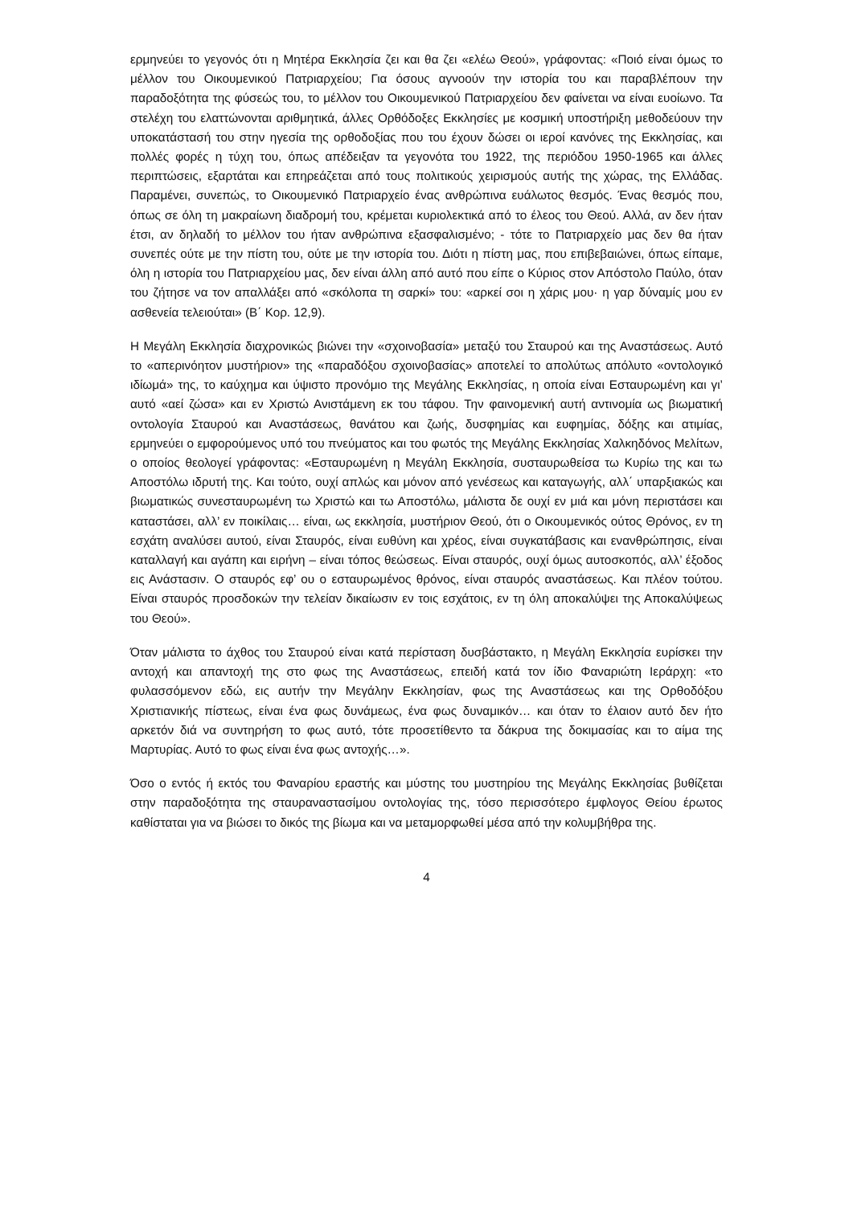ερμηνεύει το γεγονός ότι η Μητέρα Εκκλησία ζει και θα ζει «ελέω Θεού», γράφοντας: «Ποιό είναι όμως το μέλλον του Οικουμενικού Πατριαρχείου; Για όσους αγνοούν την ιστορία του και παραβλέπουν την παραδοξότητα της φύσεώς του, το μέλλον του Οικουμενικού Πατριαρχείου δεν φαίνεται να είναι ευοίωνο. Τα στελέχη του ελαττώνονται αριθμητικά, άλλες Ορθόδοξες Εκκλησίες με κοσμική υποστήριξη μεθοδεύουν την υποκατάστασή του στην ηγεσία της ορθοδοξίας που του έχουν δώσει οι ιεροί κανόνες της Εκκλησίας, και πολλές φορές η τύχη του, όπως απέδειξαν τα γεγονότα του 1922, της περιόδου 1950-1965 και άλλες περιπτώσεις, εξαρτάται και επηρεάζεται από τους πολιτικούς χειρισμούς αυτής της χώρας, της Ελλάδας. Παραμένει, συνεπώς, το Οικουμενικό Πατριαρχείο ένας ανθρώπινα ευάλωτος θεσμός. Ένας θεσμός που, όπως σε όλη τη μακραίωνη διαδρομή του, κρέμεται κυριολεκτικά από το έλεος του Θεού. Αλλά, αν δεν ήταν έτσι, αν δηλαδή το μέλλον του ήταν ανθρώπινα εξασφαλισμένο; - τότε το Πατριαρχείο μας δεν θα ήταν συνεπές ούτε με την πίστη του, ούτε με την ιστορία του. Διότι η πίστη μας, που επιβεβαιώνει, όπως είπαμε, όλη η ιστορία του Πατριαρχείου μας, δεν είναι άλλη από αυτό που είπε ο Κύριος στον Απόστολο Παύλο, όταν του ζήτησε να τον απαλλάξει από «σκόλοπα τη σαρκί» του: «αρκεί σοι η χάρις μου· η γαρ δύναμίς μου εν ασθενεία τελειούται» (Β΄ Κορ. 12,9).
Η Μεγάλη Εκκλησία διαχρονικώς βιώνει την «σχοινοβασία» μεταξύ του Σταυρού και της Αναστάσεως. Αυτό το «απερινόητον μυστήριον» της «παραδόξου σχοινοβασίας» αποτελεί το απολύτως απόλυτο «οντολογικό ιδίωμά» της, το καύχημα και ύψιστο προνόμιο της Μεγάλης Εκκλησίας, η οποία είναι Εσταυρωμένη και γι’ αυτό «αεί ζώσα» και εν Χριστώ Ανιστάμενη εκ του τάφου. Την φαινομενική αυτή αντινομία ως βιωματική οντολογία Σταυρού και Αναστάσεως, θανάτου και ζωής, δυσφημίας και ευφημίας, δόξης και ατιμίας, ερμηνεύει ο εμφορούμενος υπό του πνεύματος και του φωτός της Μεγάλης Εκκλησίας Χαλκηδόνος Μελίτων, ο οποίος θεολογεί γράφοντας: «Εσταυρωμένη η Μεγάλη Εκκλησία, συσταυρωθείσα τω Κυρίω της και τω Αποστόλω ιδρυτή της. Και τούτο, ουχί απλώς και μόνον από γενέσεως και καταγωγής, αλλ΄ υπαρξιακώς και βιωματικώς συνεσταυρωμένη τω Χριστώ και τω Αποστόλω, μάλιστα δε ουχί εν μιά και μόνη περιστάσει και καταστάσει, αλλ’ εν ποικίλαις… είναι, ως εκκλησία, μυστήριον Θεού, ότι ο Οικουμενικός ούτος Θρόνος, εν τη εσχάτη αναλύσει αυτού, είναι Σταυρός, είναι ευθύνη και χρέος, είναι συγκατάβασις και ενανθρώπησις, είναι καταλλαγή και αγάπη και ειρήνη – είναι τόπος θεώσεως. Είναι σταυρός, ουχί όμως αυτοσκοπός, αλλ’ έξοδος εις Ανάστασιν. Ο σταυρός εφ’ ου ο εσταυρωμένος θρόνος, είναι σταυρός αναστάσεως. Και πλέον τούτου. Είναι σταυρός προσδοκών την τελείαν δικαίωσιν εν τοις εσχάτοις, εν τη όλη αποκαλύψει της Αποκαλύψεως του Θεού».
Όταν μάλιστα το άχθος του Σταυρού είναι κατά περίσταση δυσβάστακτο, η Μεγάλη Εκκλησία ευρίσκει την αντοχή και απαντοχή της στο φως της Αναστάσεως, επειδή κατά τον ίδιο Φαναριώτη Ιεράρχη: «το φυλασσόμενον εδώ, εις αυτήν την Μεγάλην Εκκλησίαν, φως της Αναστάσεως και της Ορθοδόξου Χριστιανικής πίστεως, είναι ένα φως δυνάμεως, ένα φως δυναμικόν… και όταν το έλαιον αυτό δεν ήτο αρκετόν διά να συντηρήση το φως αυτό, τότε προσετίθεντο τα δάκρυα της δοκιμασίας και το αίμα της Μαρτυρίας. Αυτό το φως είναι ένα φως αντοχής…».
Όσο ο εντός ή εκτός του Φαναρίου εραστής και μύστης του μυστηρίου της Μεγάλης Εκκλησίας βυθίζεται στην παραδοξότητα της σταυραναστασίμου οντολογίας της, τόσο περισσότερο έμφλογος Θείου έρωτος καθίσταται για να βιώσει το δικός της βίωμα και να μεταμορφωθεί μέσα από την κολυμβήθρα της.
4